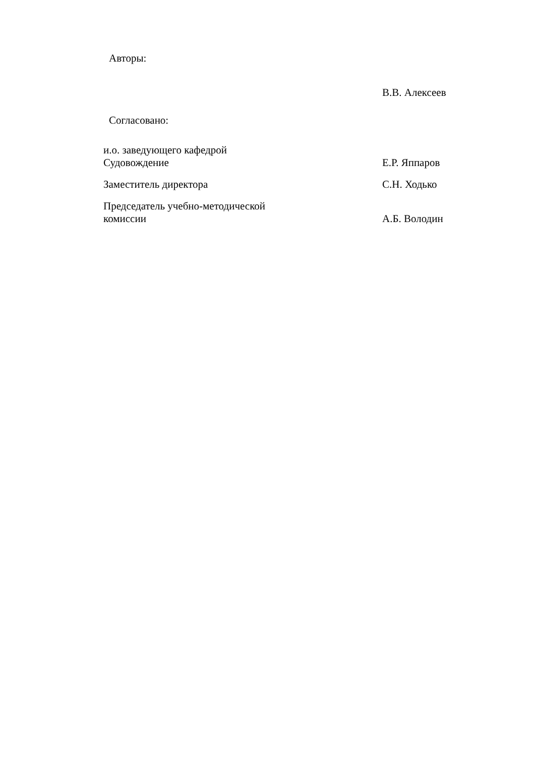Авторы:
В.В. Алексеев
Согласовано:
и.о. заведующего кафедрой
Судовождение
Е.Р. Яппаров
Заместитель директора С.Н. Ходько
Председатель учебно-методической
комиссии
А.Б. Володин